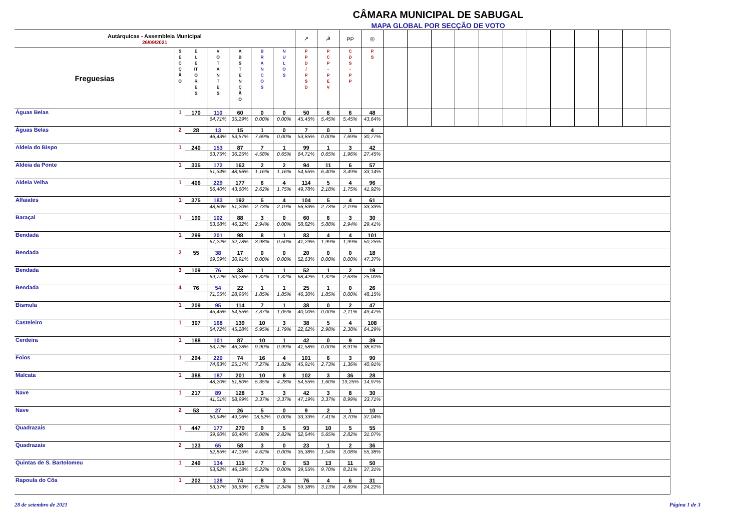CÂMARA MUNICIPAL DE SABUGAL
MAPA GLOBAL POR SECÇÃO DE VOTO
| Autárquicas - Assembleia Municipal 26/09/2021 | | | | | | | ↗ | ☭ | PP | ◎ | | | | | | | | | | | | |
| Freguesias | S E C Ç Ã O | E L E IT O R E S | V O T A N T E S | A B S T E N Ç Ã O | B R A N C O S | N U L O S | P P D / P S D | P C P - P E V | C D S - P P | P S | | | | | | | | | | | | |
| Águas Belas | 1 | 170 | 110 | 60 | 0 | 0 | 50 | 6 | 6 | 48 | | | | | | | | | | | | |
| | | | 64,71% | 35,29% | 0,00% | 0,00% | 45,45% | 5,45% | 5,45% | 43,64% | | | | | | | | | | | | |
| Águas Belas | 2 | 28 | 13 | 15 | 1 | 0 | 7 | 0 | 1 | 4 | | | | | | | | | | | | |
| | | | 46,43% | 53,57% | 7,69% | 0,00% | 53,85% | 0,00% | 7,69% | 30,77% | | | | | | | | | | | | |
| Aldeia do Bispo | 1 | 240 | 153 | 87 | 7 | 1 | 99 | 1 | 3 | 42 | | | | | | | | | | | | |
| | | | 63,75% | 36,25% | 4,58% | 0,65% | 64,71% | 0,65% | 1,96% | 27,45% | | | | | | | | | | | | |
| Aldeia da Ponte | 1 | 335 | 172 | 163 | 2 | 2 | 94 | 11 | 6 | 57 | | | | | | | | | | | | |
| | | | 51,34% | 48,66% | 1,16% | 1,16% | 54,65% | 6,40% | 3,49% | 33,14% | | | | | | | | | | | | |
| Aldeia Velha | 1 | 406 | 229 | 177 | 6 | 4 | 114 | 5 | 4 | 96 | | | | | | | | | | | | |
| | | | 56,40% | 43,60% | 2,62% | 1,75% | 49,78% | 2,18% | 1,75% | 41,92% | | | | | | | | | | | | |
| Alfaiates | 1 | 375 | 183 | 192 | 5 | 4 | 104 | 5 | 4 | 61 | | | | | | | | | | | | |
| | | | 48,80% | 51,20% | 2,73% | 2,19% | 56,83% | 2,73% | 2,19% | 33,33% | | | | | | | | | | | | |
| Baraçal | 1 | 190 | 102 | 88 | 3 | 0 | 60 | 6 | 3 | 30 | | | | | | | | | | | | |
| | | | 53,68% | 46,32% | 2,94% | 0,00% | 58,82% | 5,88% | 2,94% | 29,41% | | | | | | | | | | | | |
| Bendada | 1 | 299 | 201 | 98 | 8 | 1 | 83 | 4 | 4 | 101 | | | | | | | | | | | | |
| | | | 67,22% | 32,78% | 3,98% | 0,50% | 41,29% | 1,99% | 1,99% | 50,25% | | | | | | | | | | | | |
| Bendada | 2 | 55 | 38 | 17 | 0 | 0 | 20 | 0 | 0 | 18 | | | | | | | | | | | | |
| | | | 69,09% | 30,91% | 0,00% | 0,00% | 52,63% | 0,00% | 0,00% | 47,37% | | | | | | | | | | | | |
| Bendada | 3 | 109 | 76 | 33 | 1 | 1 | 52 | 1 | 2 | 19 | | | | | | | | | | | | |
| | | | 69,72% | 30,28% | 1,32% | 1,32% | 68,42% | 1,32% | 2,63% | 25,00% | | | | | | | | | | | | |
| Bendada | 4 | 76 | 54 | 22 | 1 | 1 | 25 | 1 | 0 | 26 | | | | | | | | | | | | |
| | | | 71,05% | 28,95% | 1,85% | 1,85% | 46,30% | 1,85% | 0,00% | 48,15% | | | | | | | | | | | | |
| Bismula | 1 | 209 | 95 | 114 | 7 | 1 | 38 | 0 | 2 | 47 | | | | | | | | | | | | |
| | | | 45,45% | 54,55% | 7,37% | 1,05% | 40,00% | 0,00% | 2,11% | 49,47% | | | | | | | | | | | | |
| Casteleiro | 1 | 307 | 168 | 139 | 10 | 3 | 38 | 5 | 4 | 108 | | | | | | | | | | | | |
| | | | 54,72% | 45,28% | 5,95% | 1,79% | 22,62% | 2,98% | 2,38% | 64,29% | | | | | | | | | | | | |
| Cerdeira | 1 | 188 | 101 | 87 | 10 | 1 | 42 | 0 | 9 | 39 | | | | | | | | | | | | |
| | | | 53,72% | 46,28% | 9,90% | 0,99% | 41,58% | 0,00% | 8,91% | 38,61% | | | | | | | | | | | | |
| Foios | 1 | 294 | 220 | 74 | 16 | 4 | 101 | 6 | 3 | 90 | | | | | | | | | | | | |
| | | | 74,83% | 25,17% | 7,27% | 1,82% | 45,91% | 2,73% | 1,36% | 40,91% | | | | | | | | | | | | |
| Malcata | 1 | 388 | 187 | 201 | 10 | 8 | 102 | 3 | 36 | 28 | | | | | | | | | | | | |
| | | | 48,20% | 51,80% | 5,35% | 4,28% | 54,55% | 1,60% | 19,25% | 14,97% | | | | | | | | | | | | |
| Nave | 1 | 217 | 89 | 128 | 3 | 3 | 42 | 3 | 8 | 30 | | | | | | | | | | | | |
| | | | 41,01% | 58,99% | 3,37% | 3,37% | 47,19% | 3,37% | 8,99% | 33,71% | | | | | | | | | | | | |
| Nave | 2 | 53 | 27 | 26 | 5 | 0 | 9 | 2 | 1 | 10 | | | | | | | | | | | | |
| | | | 50,94% | 49,06% | 18,52% | 0,00% | 33,33% | 7,41% | 3,70% | 37,04% | | | | | | | | | | | | |
| Quadrazais | 1 | 447 | 177 | 270 | 9 | 5 | 93 | 10 | 5 | 55 | | | | | | | | | | | | |
| | | | 39,60% | 60,40% | 5,08% | 2,82% | 52,54% | 5,65% | 2,82% | 31,07% | | | | | | | | | | | | |
| Quadrazais | 2 | 123 | 65 | 58 | 3 | 0 | 23 | 1 | 2 | 36 | | | | | | | | | | | | |
| | | | 52,85% | 47,15% | 4,62% | 0,00% | 35,38% | 1,54% | 3,08% | 55,38% | | | | | | | | | | | | |
| Quintas de S. Bartolomeu | 1 | 249 | 134 | 115 | 7 | 0 | 53 | 13 | 11 | 50 | | | | | | | | | | | | |
| | | | 53,82% | 46,18% | 5,22% | 0,00% | 39,55% | 9,70% | 8,21% | 37,31% | | | | | | | | | | | | |
| Rapoula do Côa | 1 | 202 | 128 | 74 | 8 | 3 | 76 | 4 | 6 | 31 | | | | | | | | | | | | |
| | | | 63,37% | 36,63% | 6,25% | 2,34% | 59,38% | 3,13% | 4,69% | 24,22% | | | | | | | | | | | | |
28 de setembro de 2021 Página 1 de 3